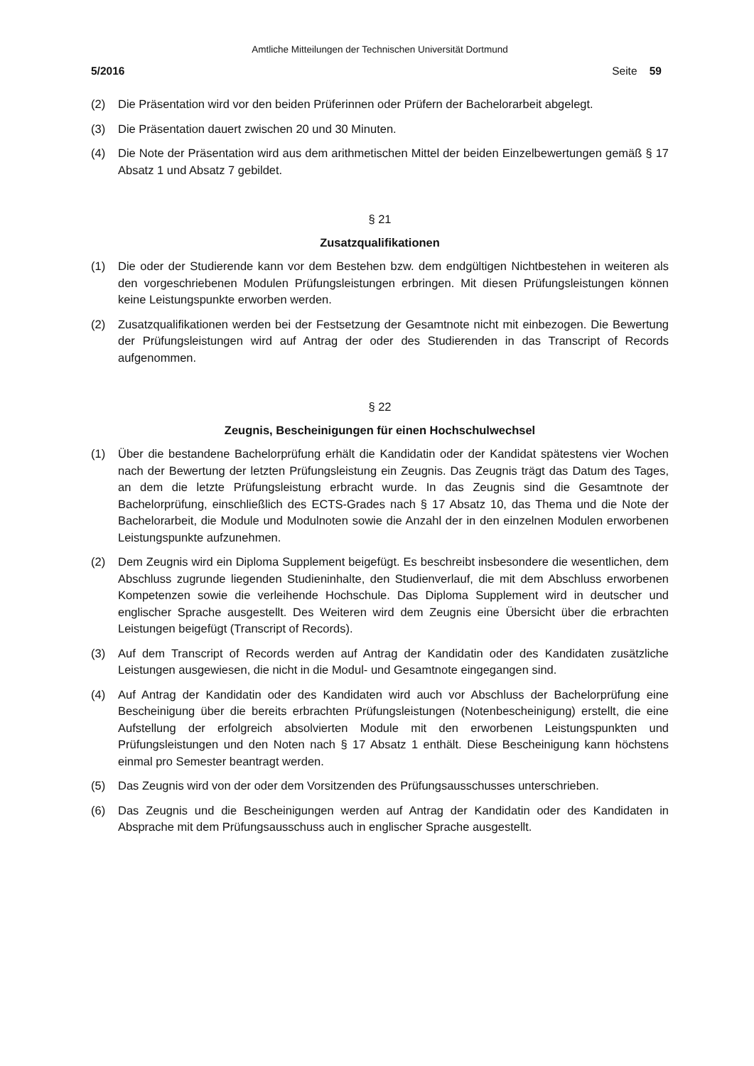Amtliche Mitteilungen der Technischen Universität Dortmund
5/2016 Seite 59
(2) Die Präsentation wird vor den beiden Prüferinnen oder Prüfern der Bachelorarbeit abgelegt.
(3) Die Präsentation dauert zwischen 20 und 30 Minuten.
(4) Die Note der Präsentation wird aus dem arithmetischen Mittel der beiden Einzelbewertungen gemäß § 17 Absatz 1 und Absatz 7 gebildet.
§ 21
Zusatzqualifikationen
(1) Die oder der Studierende kann vor dem Bestehen bzw. dem endgültigen Nichtbestehen in weiteren als den vorgeschriebenen Modulen Prüfungsleistungen erbringen. Mit diesen Prüfungsleistungen können keine Leistungspunkte erworben werden.
(2) Zusatzqualifikationen werden bei der Festsetzung der Gesamtnote nicht mit einbezogen. Die Bewertung der Prüfungsleistungen wird auf Antrag der oder des Studierenden in das Transcript of Records aufgenommen.
§ 22
Zeugnis, Bescheinigungen für einen Hochschulwechsel
(1) Über die bestandene Bachelorprüfung erhält die Kandidatin oder der Kandidat spätestens vier Wochen nach der Bewertung der letzten Prüfungsleistung ein Zeugnis. Das Zeugnis trägt das Datum des Tages, an dem die letzte Prüfungsleistung erbracht wurde. In das Zeugnis sind die Gesamtnote der Bachelorprüfung, einschließlich des ECTS-Grades nach § 17 Absatz 10, das Thema und die Note der Bachelorarbeit, die Module und Modulnoten sowie die Anzahl der in den einzelnen Modulen erworbenen Leistungspunkte aufzunehmen.
(2) Dem Zeugnis wird ein Diploma Supplement beigefügt. Es beschreibt insbesondere die wesentlichen, dem Abschluss zugrunde liegenden Studieninhalte, den Studienverlauf, die mit dem Abschluss erworbenen Kompetenzen sowie die verleihende Hochschule. Das Diploma Supplement wird in deutscher und englischer Sprache ausgestellt. Des Weiteren wird dem Zeugnis eine Übersicht über die erbrachten Leistungen beigefügt (Transcript of Records).
(3) Auf dem Transcript of Records werden auf Antrag der Kandidatin oder des Kandidaten zusätzliche Leistungen ausgewiesen, die nicht in die Modul- und Gesamtnote eingegangen sind.
(4) Auf Antrag der Kandidatin oder des Kandidaten wird auch vor Abschluss der Bachelorprüfung eine Bescheinigung über die bereits erbrachten Prüfungsleistungen (Notenbescheinigung) erstellt, die eine Aufstellung der erfolgreich absolvierten Module mit den erworbenen Leistungspunkten und Prüfungsleistungen und den Noten nach § 17 Absatz 1 enthält. Diese Bescheinigung kann höchstens einmal pro Semester beantragt werden.
(5) Das Zeugnis wird von der oder dem Vorsitzenden des Prüfungsausschusses unterschrieben.
(6) Das Zeugnis und die Bescheinigungen werden auf Antrag der Kandidatin oder des Kandidaten in Absprache mit dem Prüfungsausschuss auch in englischer Sprache ausgestellt.